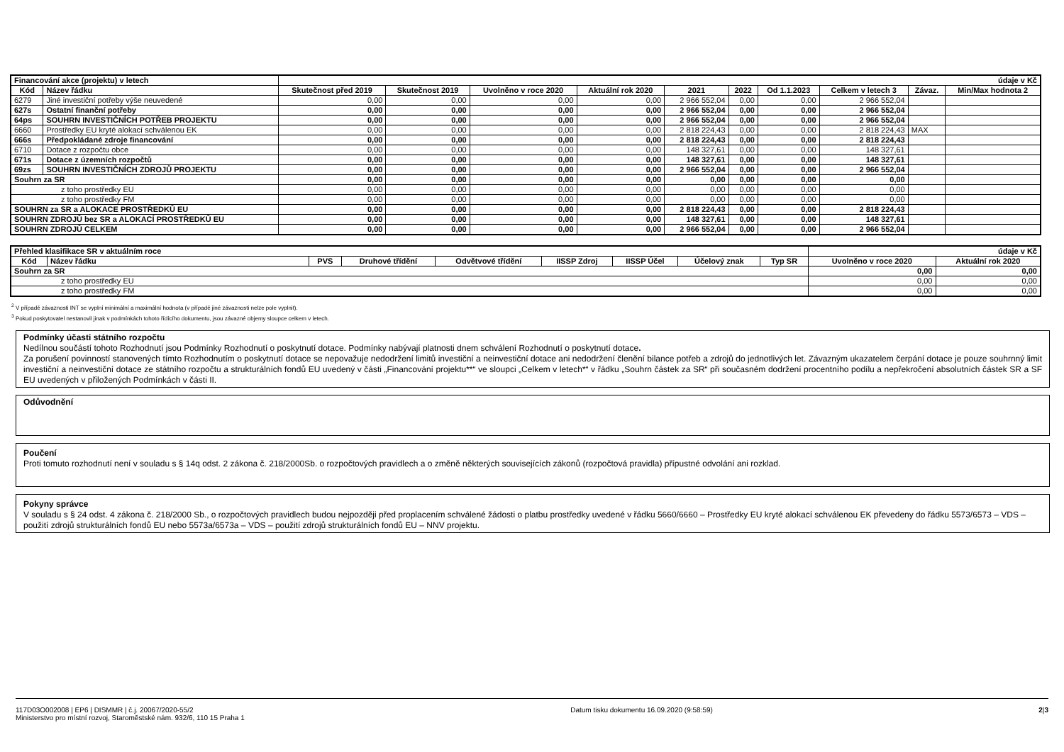| Financování akce (projektu) v letech | | údaje v Kč | | | | | | | | | |
| Kód | Název řádku | Skutečnost před 2019 | Skutečnost 2019 | Uvolněno v roce 2020 | Aktuální rok 2020 | 2021 | 2022 | Od 1.1.2023 | Celkem v letech 3 | Závaz. | Min/Max hodnota 2 |
| 6279 | Jiné investiční potřeby výše neuvedené | 0,00 | 0,00 | 0,00 | 0,00 | 2 966 552,04 | 0,00 | 0,00 | 2 966 552,04 | | |
| 627s | Ostatní finanční potřeby | 0,00 | 0,00 | 0,00 | 0,00 | 2 966 552,04 | 0,00 | 0,00 | 2 966 552,04 | | |
| 64ps | SOUHRN INVESTIČNÍCH POTŘEB PROJEKTU | 0,00 | 0,00 | 0,00 | 0,00 | 2 966 552,04 | 0,00 | 0,00 | 2 966 552,04 | | |
| 6660 | Prostředky EU kryté alokací schválenou EK | 0,00 | 0,00 | 0,00 | 0,00 | 2 818 224,43 | 0,00 | 0,00 | 2 818 224,43 | MAX | |
| 666s | Předpokládané zdroje financování | 0,00 | 0,00 | 0,00 | 0,00 | 2 818 224,43 | 0,00 | 0,00 | 2 818 224,43 | | |
| 6710 | Dotace z rozpočtu obce | 0,00 | 0,00 | 0,00 | 0,00 | 148 327,61 | 0,00 | 0,00 | 148 327,61 | | |
| 671s | Dotace z územních rozpočtů | 0,00 | 0,00 | 0,00 | 0,00 | 148 327,61 | 0,00 | 0,00 | 148 327,61 | | |
| 69zs | SOUHRN INVESTIČNÍCH ZDROJŮ PROJEKTU | 0,00 | 0,00 | 0,00 | 0,00 | 2 966 552,04 | 0,00 | 0,00 | 2 966 552,04 | | |
| Souhrn za SR | | 0,00 | 0,00 | 0,00 | 0,00 | 0,00 | 0,00 | 0,00 | 0,00 | | |
| z toho prostředky EU | | 0,00 | 0,00 | 0,00 | 0,00 | 0,00 | 0,00 | 0,00 | 0,00 | | |
| z toho prostředky FM | | 0,00 | 0,00 | 0,00 | 0,00 | 0,00 | 0,00 | 0,00 | 0,00 | | |
| SOUHRN za SR a ALOKACE PROSTŘEDKŮ EU | | 0,00 | 0,00 | 0,00 | 0,00 | 2 818 224,43 | 0,00 | 0,00 | 2 818 224,43 | | |
| SOUHRN ZDROJŮ bez SR a ALOKACÍ PROSTŘEDKŮ EU | | 0,00 | 0,00 | 0,00 | 0,00 | 148 327,61 | 0,00 | 0,00 | 148 327,61 | | |
| SOUHRN ZDROJŮ CELKEM | | 0,00 | 0,00 | 0,00 | 0,00 | 2 966 552,04 | 0,00 | 0,00 | 2 966 552,04 | | |
| Přehled klasifikace SR v aktuálním roce | | | | | | | | | údaje v Kč | |
| Kód | Název řádku | PVS | Druhové třídění | Odvětvové třídění | IISSP Zdroj | IISSP Účel | Účelový znak | Typ SR | Uvolněno v roce 2020 | Aktuální rok 2020 |
| Souhrn za SR | | | | | | | | | 0,00 | 0,00 |
| z toho prostředky EU | | | | | | | | | 0,00 | 0,00 |
| z toho prostředky FM | | | | | | | | | 0,00 | 0,00 |
<sup>2</sup> V případě závaznosti INT se vyplní minimální a maximální hodnota (v případě jiné závaznosti nelze pole vyplnit).
<sup>3</sup> Pokud poskytovatel nestanovil jinak v podmínkách tohoto řídícího dokumentu, jsou závazné objemy sloupce celkem v letech.
Podmínky účasti státního rozpočtu
Nedílnou součástí tohoto Rozhodnutí jsou Podmínky Rozhodnutí o poskytnutí dotace. Podmínky nabývají platnosti dnem schválení Rozhodnutí o poskytnutí dotace.
Za porušení povinností stanovených tímto Rozhodnutím o poskytnutí dotace se nepovažuje nedodržení limitů investiční a neinvestiční dotace ani nedodržení členění bilance potřeb a zdrojů do jednotlivých let. Závazným ukazatelem čerpání dotace je pouze souhrnný limit investiční a neinvestiční dotace ze státního rozpočtu a strukturálních fondů EU uvedený v části „Financování projektu**“ ve sloupci „Celkem v letech*“ v řádku „Souhrn částek za SR“ při současném dodržení procentního podílu a nepřekročení absolutních částek SR a SF EU uvedených v přiložených Podmínkách v části II.
Odůvodnění
Poučení
Proti tomuto rozhodnutí není v souladu s § 14q odst. 2 zákona č. 218/2000Sb. o rozpočtových pravidlech a o změně některých souvisejících zákonů (rozpočtová pravidla) přípustné odvolání ani rozklad.
Pokyny správce
V souladu s § 24 odst. 4 zákona č. 218/2000 Sb., o rozpočtových pravidlech budou nejpozději před proplacením schválené žádosti o platbu prostředky uvedené v řádku 5660/6660 – Prostředky EU kryté alokací schválenou EK převedeny do řádku 5573/6573 – VDS – použití zdrojů strukturálních fondů EU nebo 5573a/6573a – VDS – použití zdrojů strukturálních fondů EU – NNV projektu.
117D03O002008 | EP6 | DISMMR | č.j. 20067/2020-55/2
Ministerstvo pro místní rozvoj, Staroměstské nám. 932/6, 110 15 Praha 1
Datum tisku dokumentu 16.09.2020 (9:58:59)
2|3